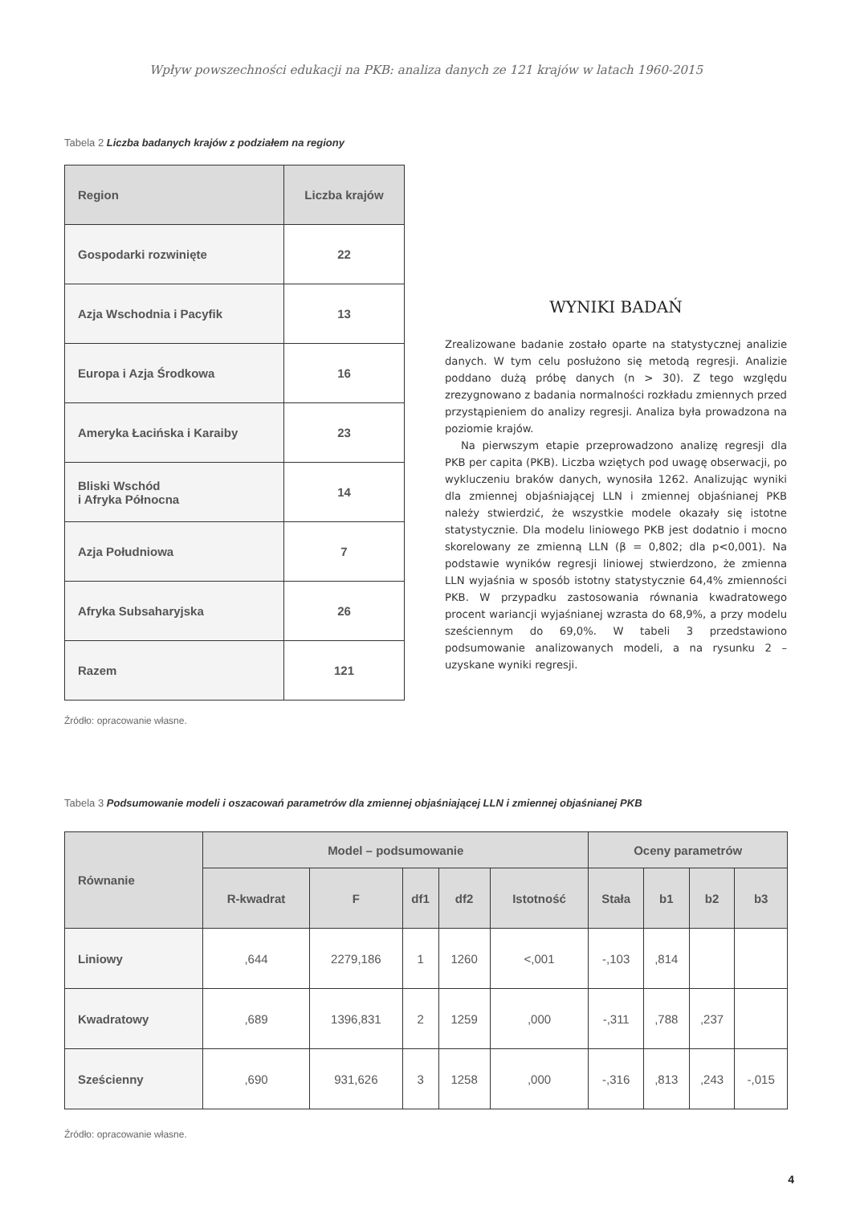Wpływ powszechności edukacji na PKB: analiza danych ze 121 krajów w latach 1960-2015
Tabela 2 Liczba badanych krajów z podziałem na regiony
| Region | Liczba krajów |
| --- | --- |
| Gospodarki rozwinięte | 22 |
| Azja Wschodnia i Pacyfik | 13 |
| Europa i Azja Środkowa | 16 |
| Ameryka Łacińska i Karaiby | 23 |
| Bliski Wschód i Afryka Północna | 14 |
| Azja Południowa | 7 |
| Afryka Subsaharyjska | 26 |
| Razem | 121 |
WYNIKI BADAŃ
Zrealizowane badanie zostało oparte na statystycznej analizie danych. W tym celu posłużono się metodą regresji. Analizie poddano dużą próbę danych (n > 30). Z tego względu zrezygnowano z badania normalności rozkładu zmiennych przed przystąpieniem do analizy regresji. Analiza była prowadzona na poziomie krajów.
Na pierwszym etapie przeprowadzono analizę regresji dla PKB per capita (PKB). Liczba wziętych pod uwagę obserwacji, po wykluczeniu braków danych, wynosiła 1262. Analizując wyniki dla zmiennej objaśniającej LLN i zmiennej objaśnianej PKB należy stwierdzić, że wszystkie modele okazały się istotne statystycznie. Dla modelu liniowego PKB jest dodatnio i mocno skorelowany ze zmienną LLN (β = 0,802; dla p<0,001). Na podstawie wyników regresji liniowej stwierdzono, że zmienna LLN wyjaśnia w sposób istotny statystycznie 64,4% zmienności PKB. W przypadku zastosowania równania kwadratowego procent wariancji wyjaśnianej wzrasta do 68,9%, a przy modelu sześciennym do 69,0%. W tabeli 3 przedstawiono podsumowanie analizowanych modeli, a na rysunku 2 – uzyskane wyniki regresji.
Źródło: opracowanie własne.
Tabela 3 Podsumowanie modeli i oszacowań parametrów dla zmiennej objaśniającej LLN i zmiennej objaśnianej PKB
| Równanie | Model – podsumowanie | | | | | Oceny parametrów | | | |
| --- | --- | --- | --- | --- | --- | --- | --- | --- | --- |
| | R-kwadrat | F | df1 | df2 | Istotność | Stała | b1 | b2 | b3 |
| Liniowy | ,644 | 2279,186 | 1 | 1260 | <,001 | -,103 | ,814 | | |
| Kwadratowy | ,689 | 1396,831 | 2 | 1259 | ,000 | -,311 | ,788 | ,237 | |
| Sześcienny | ,690 | 931,626 | 3 | 1258 | ,000 | -,316 | ,813 | ,243 | -,015 |
Źródło: opracowanie własne.
4